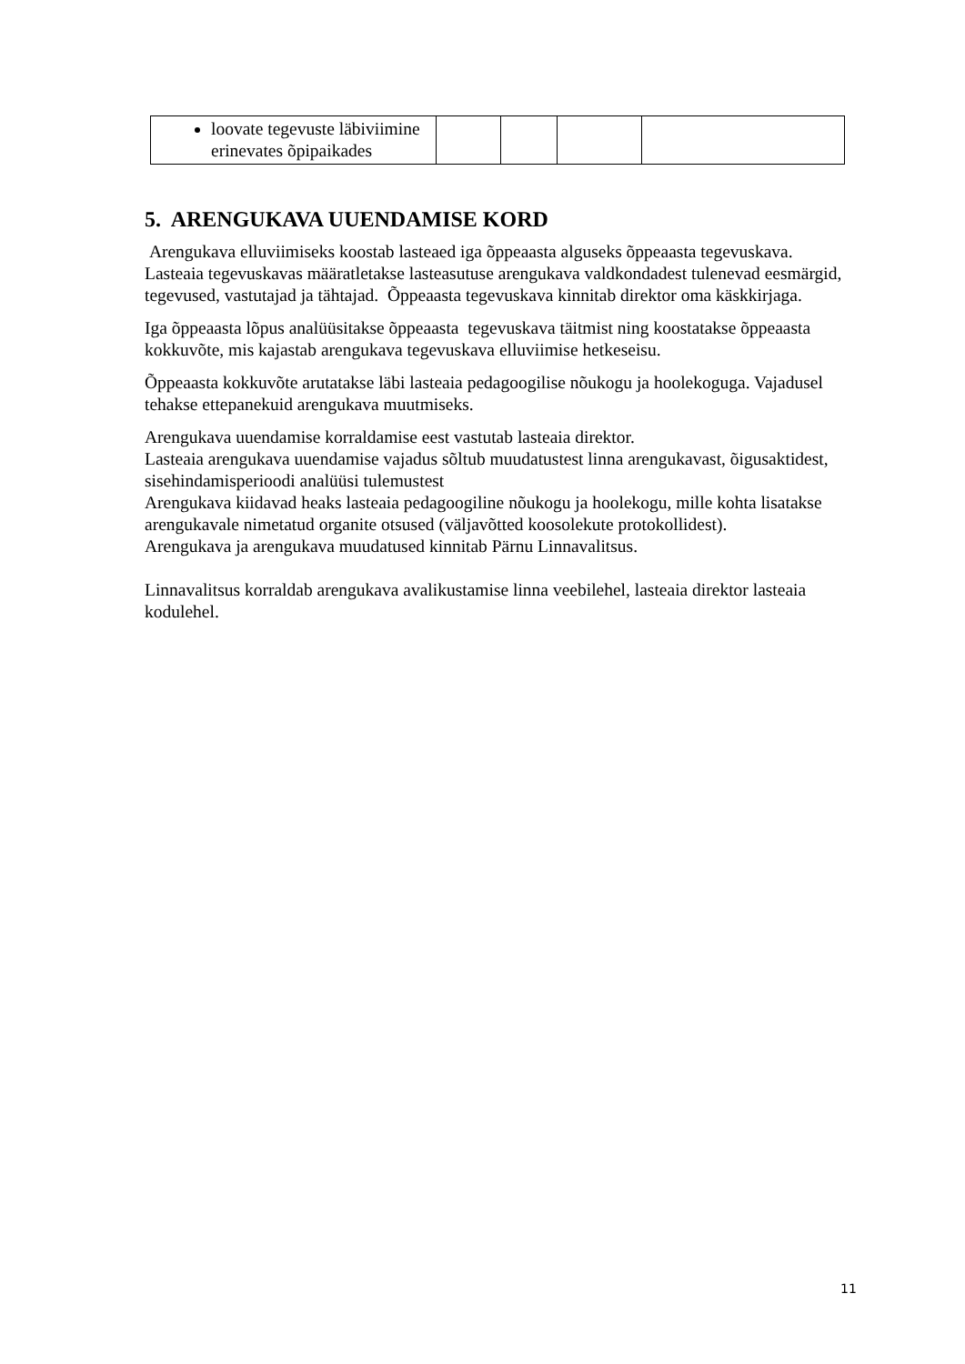| loovate tegevuste läbiviimine erinevates õpipaikades | | | | |
5. ARENGUKAVA UUENDAMISE KORD
Arengukava elluviimiseks koostab lasteaed iga õppeaasta alguseks õppeaasta tegevuskava. Lasteaia tegevuskavas määratletakse lasteasutuse arengukava valdkondadest tulenevad eesmärgid, tegevused, vastutajad ja tähtajad. Õppeaasta tegevuskava kinnitab direktor oma käskkirjaga.
Iga õppeaasta lõpus analüüsitakse õppeaasta tegevuskava täitmist ning koostatakse õppeaasta kokkuvõte, mis kajastab arengukava tegevuskava elluviimise hetkeseisu.
Õppeaasta kokkuvõte arutatakse läbi lasteaia pedagoogilise nõukogu ja hoolekoguga. Vajadusel tehakse ettepanekuid arengukava muutmiseks.
Arengukava uuendamise korraldamise eest vastutab lasteaia direktor.
Lasteaia arengukava uuendamise vajadus sõltub muudatustest linna arengukavast, õigusaktidest, sisehindamisperioodi analüüsi tulemustest
Arengukava kiidavad heaks lasteaia pedagoogiline nõukogu ja hoolekogu, mille kohta lisatakse arengukavale nimetatud organite otsused (väljavõtted koosolekute protokollidest).
Arengukava ja arengukava muudatused kinnitab Pärnu Linnavalitsus.
Linnavalitsus korraldab arengukava avalikustamise linna veebilehel, lasteaia direktor lasteaia kodulehel.
11